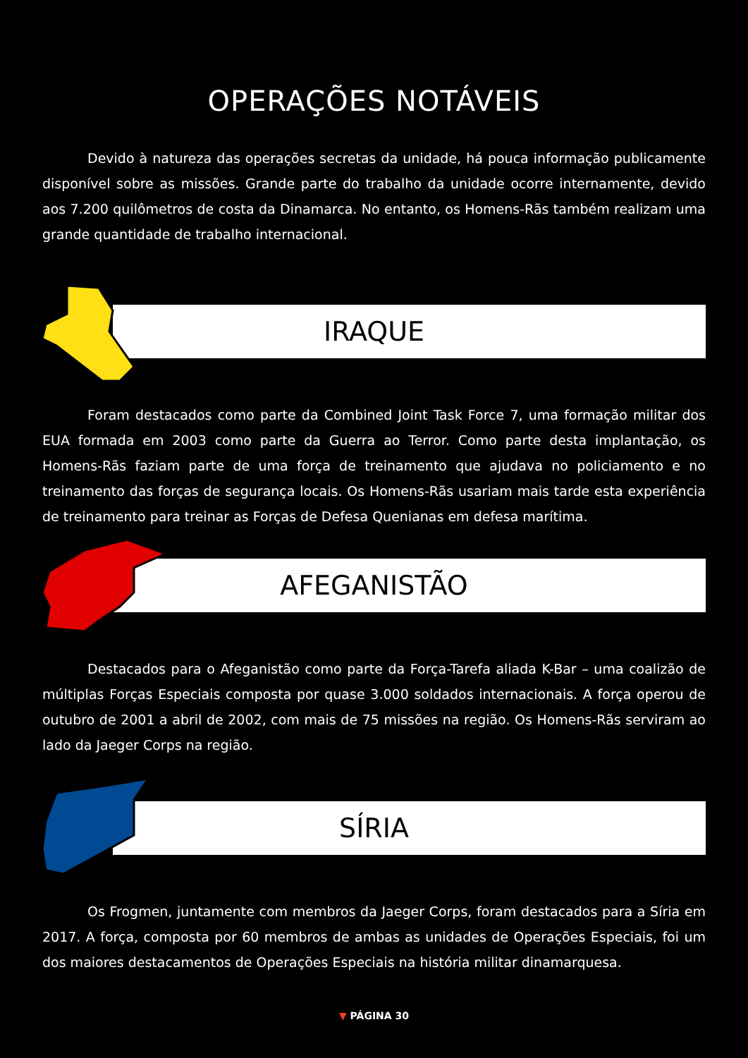OPERAÇÕES NOTÁVEIS
Devido à natureza das operações secretas da unidade, há pouca informação publicamente disponível sobre as missões. Grande parte do trabalho da unidade ocorre internamente, devido aos 7.200 quilômetros de costa da Dinamarca. No entanto, os Homens-Rãs também realizam uma grande quantidade de trabalho internacional.
IRAQUE
Foram destacados como parte da Combined Joint Task Force 7, uma formação militar dos EUA formada em 2003 como parte da Guerra ao Terror. Como parte desta implantação, os Homens-Rãs faziam parte de uma força de treinamento que ajudava no policiamento e no treinamento das forças de segurança locais. Os Homens-Rãs usariam mais tarde esta experiência de treinamento para treinar as Forças de Defesa Quenianas em defesa marítima.
AFEGANISTÃO
Destacados para o Afeganistão como parte da Força-Tarefa aliada K-Bar – uma coalizão de múltiplas Forças Especiais composta por quase 3.000 soldados internacionais. A força operou de outubro de 2001 a abril de 2002, com mais de 75 missões na região. Os Homens-Rãs serviram ao lado da Jaeger Corps na região.
SÍRIA
Os Frogmen, juntamente com membros da Jaeger Corps, foram destacados para a Síria em 2017. A força, composta por 60 membros de ambas as unidades de Operações Especiais, foi um dos maiores destacamentos de Operações Especiais na história militar dinamarquesa.
▼ PÁGINA 30